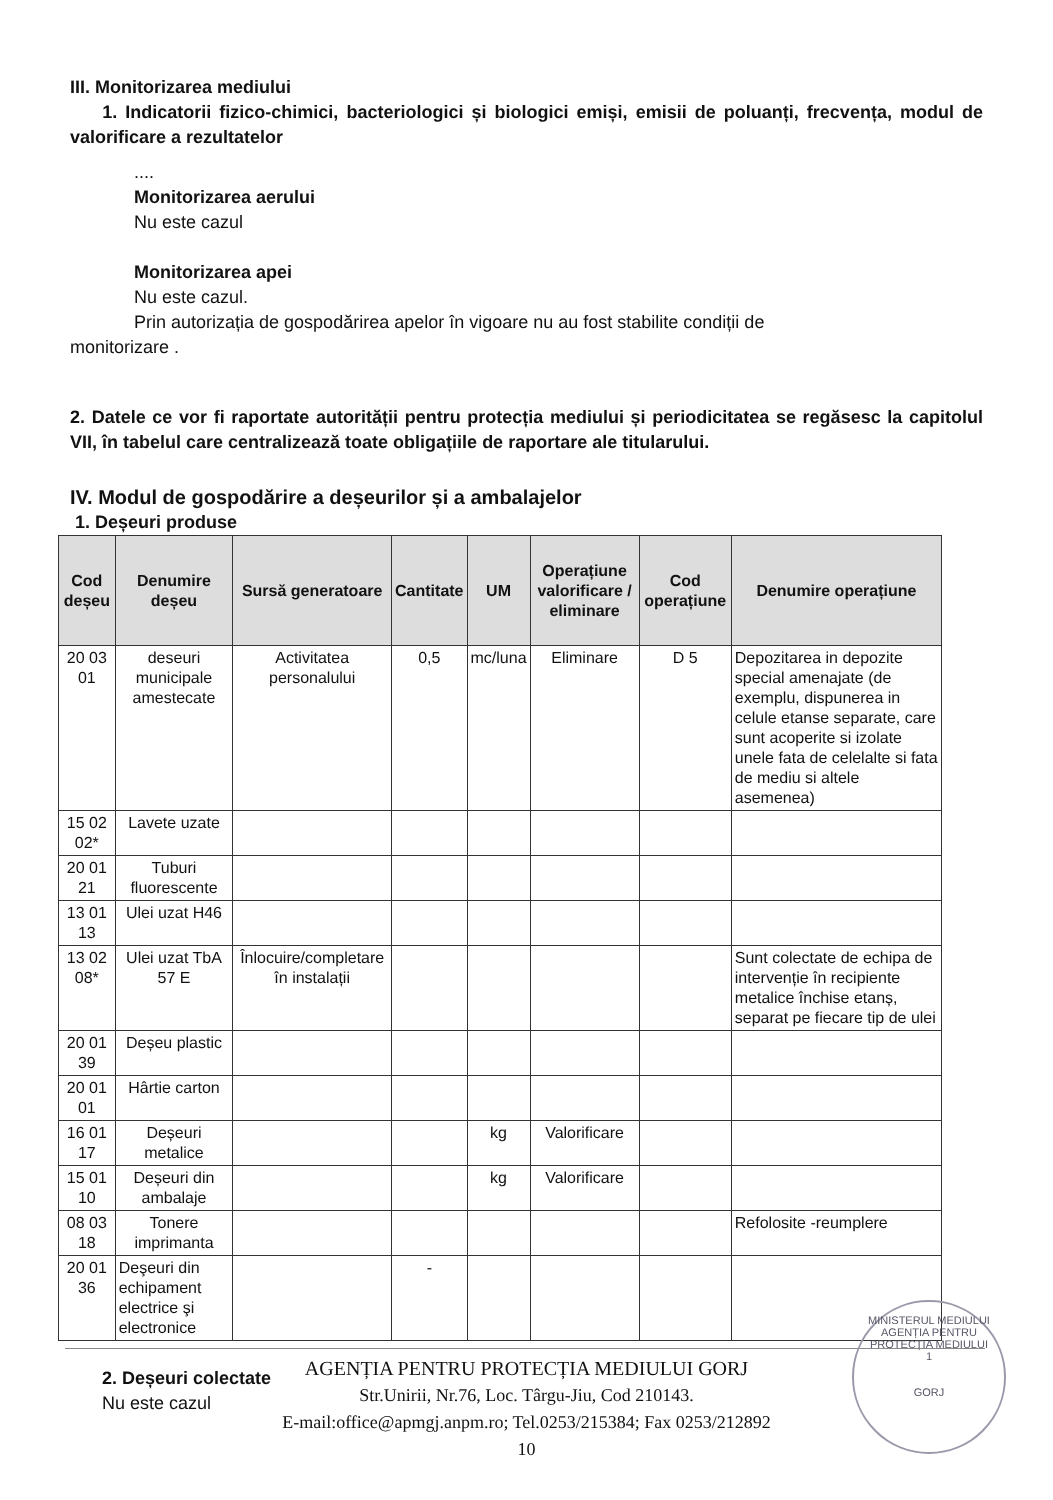III. Monitorizarea mediului
1. Indicatorii fizico-chimici, bacteriologici și biologici emiși, emisii de poluanți, frecvența, modul de valorificare a rezultatelor
....
Monitorizarea aerului
Nu este cazul
Monitorizarea apei
Nu este cazul.
Prin autorizația de gospodărirea apelor în vigoare nu au fost stabilite condiții de
monitorizare .
2. Datele ce vor fi raportate autorității pentru protecția mediului și periodicitatea se regăsesc la capitolul VII, în tabelul care centralizează toate obligațiile de raportare ale titularului.
IV. Modul de gospodărire a deșeurilor și a ambalajelor
1. Deșeuri produse
| Cod deșeu | Denumire deșeu | Sursă generatoare | Cantitate | UM | Operațiune valorificare / eliminare | Cod operațiune | Denumire operațiune |
| --- | --- | --- | --- | --- | --- | --- | --- |
| 20 03 01 | deseuri municipale amestecate | Activitatea personalului | 0,5 | mc/luna | Eliminare | D 5 | Depozitarea in depozite special amenajate (de exemplu, dispunerea in celule etanse separate, care sunt acoperite si izolate unele fata de celelalte si fata de mediu si altele asemenea) |
| 15 02 02* | Lavete uzate | | | | | | |
| 20 01 21 | Tuburi fluorescente | | | | | | |
| 13 01 13 | Ulei uzat H46 | | | | | | |
| 13 02 08* | Ulei uzat TbA 57 E | Înlocuire/completare în instalații | | | | | Sunt colectate de echipa de intervenție în recipiente metalice închise etanș, separat pe fiecare tip de ulei |
| 20 01 39 | Deșeu plastic | | | | | | |
| 20 01 01 | Hârtie carton | | | | | | |
| 16 01 17 | Deșeuri metalice | | | kg | Valorificare | | |
| 15 01 10 | Deșeuri din ambalaje | | | kg | Valorificare | | |
| 08 03 18 | Tonere imprimanta | | | | | | Refolosite -reumplere |
| 20 01 36 | Deşeuri din echipament electrice şi electronice | | - | | | | |
2. Deșeuri colectate
Nu este cazul
MINISTERUL MEDIULUI
AGENȚIA PENTRU PROTECȚIA MEDIULUI
1
GORJ
AGENȚIA PENTRU PROTECȚIA MEDIULUI GORJ
Str.Unirii, Nr.76, Loc. Târgu-Jiu, Cod 210143.
E-mail:office@apmgj.anpm.ro; Tel.0253/215384; Fax 0253/212892
10